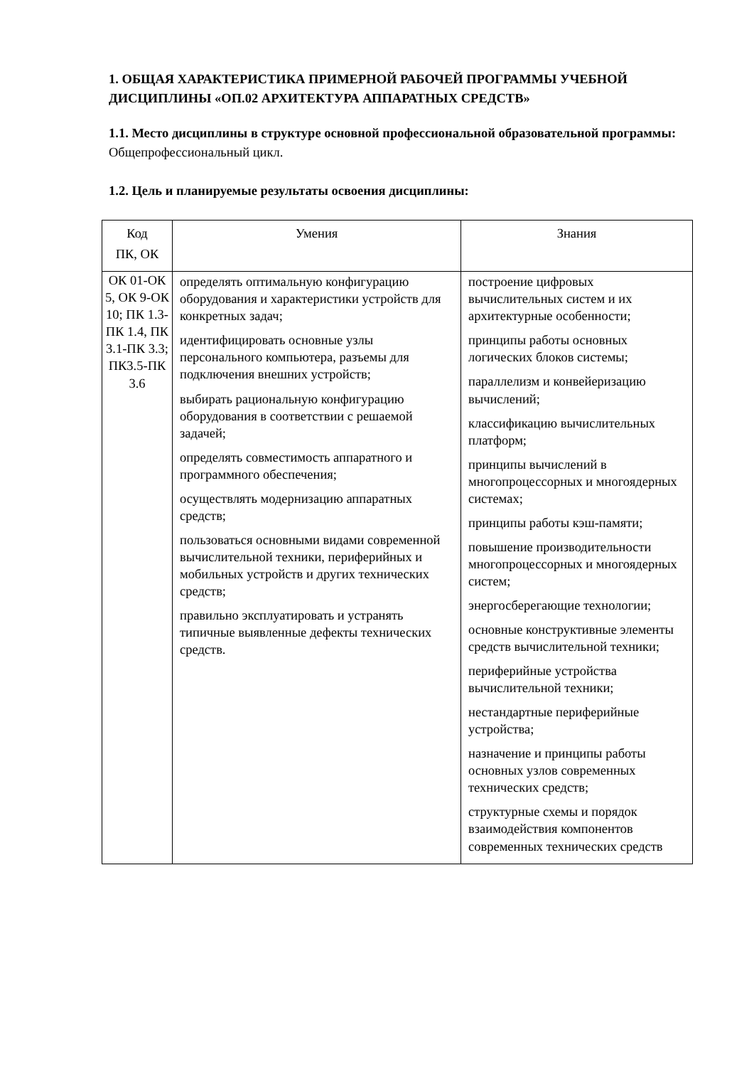1. ОБЩАЯ ХАРАКТЕРИСТИКА ПРИМЕРНОЙ РАБОЧЕЙ ПРОГРАММЫ УЧЕБНОЙ ДИСЦИПЛИНЫ «ОП.02 АРХИТЕКТУРА АППАРАТНЫХ СРЕДСТВ»
1.1. Место дисциплины в структуре основной профессиональной образовательной программы: Общепрофессиональный цикл.
1.2. Цель и планируемые результаты освоения дисциплины:
| Код ПК, ОК | Умения | Знания |
| --- | --- | --- |
| ОК 01-ОК 5, ОК 9-ОК 10; ПК 1.3-ПК 1.4, ПК 3.1-ПК 3.3; ПК3.5-ПК 3.6 | определять оптимальную конфигурацию оборудования и характеристики устройств для конкретных задач; идентифицировать основные узлы персонального компьютера, разъемы для подключения внешних устройств; выбирать рациональную конфигурацию оборудования в соответствии с решаемой задачей; определять совместимость аппаратного и программного обеспечения; осуществлять модернизацию аппаратных средств; пользоваться основными видами современной вычислительной техники, периферийных и мобильных устройств и других технических средств; правильно эксплуатировать и устранять типичные выявленные дефекты технических средств. | построение цифровых вычислительных систем и их архитектурные особенности; принципы работы основных логических блоков системы; параллелизм и конвейеризацию вычислений; классификацию вычислительных платформ; принципы вычислений в многопроцессорных и многоядерных системах; принципы работы кэш-памяти; повышение производительности многопроцессорных и многоядерных систем; энергосберегающие технологии; основные конструктивные элементы средств вычислительной техники; периферийные устройства вычислительной техники; нестандартные периферийные устройства; назначение и принципы работы основных узлов современных технических средств; структурные схемы и порядок взаимодействия компонентов современных технических средств |